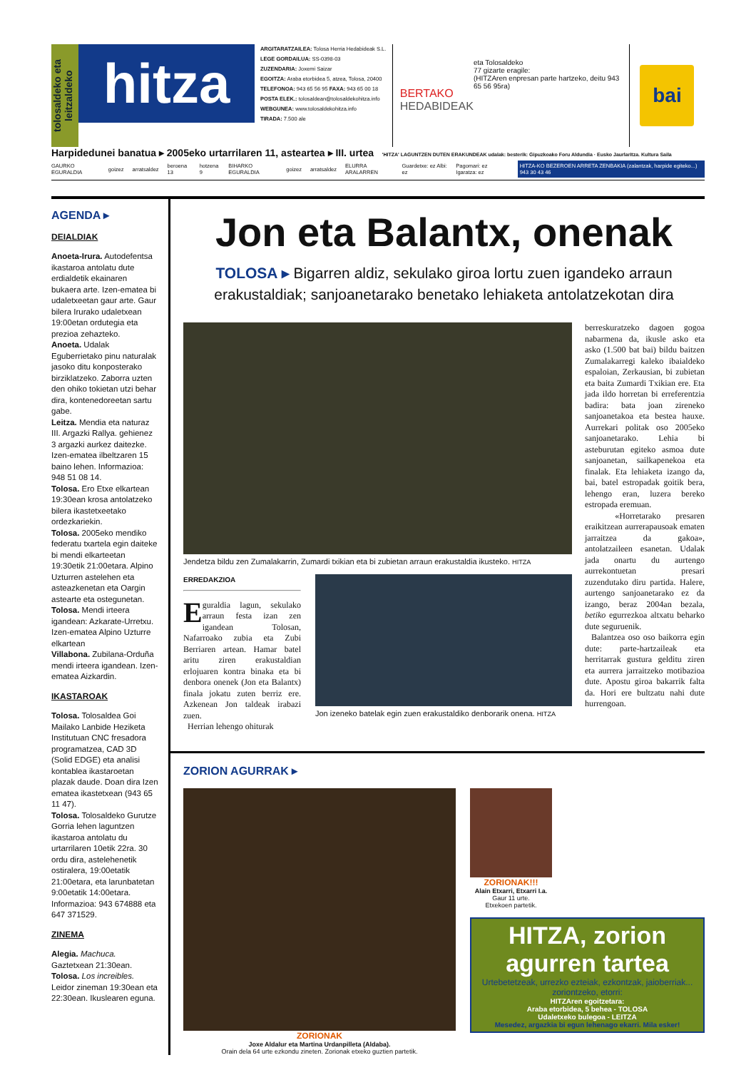tolosaldeko eta leitzaldeko
hitza
ARGITARATZAILEA: Tolosa Herria Hedabideak S.L.
LEGE GORDAILUA: SS-0398-03
ZUZENDARIA: Joxemi Saizar
EGOITZA: Araba etorbidea 5, atzea, Tolosa, 20400
TELEFONOA: 943 65 56 95 FAXA: 943 65 00 18
POSTA ELEK.: tolosaldean@tolosaldekohitza.info
WEBGUNEA: www.tolosaldekohitza.info
TIRADA: 7.500 ale
BERTAKO
HEDABIDEAK
eta Tolosaldeko
77 gizarte eragile:
(HITZAren enpresan parte hartzeko, deitu 943 65 56 95ra)
bai
Harpidedunei banatua ▸ 2005eko urtarrilaren 11, asteartea ▸ III. urtea 'HITZA' LAGUNTZEN DUTEN ERAKUNDEAK udalak: besterik: Gipuzkoako Foru Aldundia · Eusko Jaurlaritza. Kultura Saila
GAURKO EGURALDIA goizez arratsaldez beroena 13 hotzena 9 BIHARKO EGURALDIA goizez arratsaldez ELURRA ARALARREN Guardetxe: ez Albi: ez Pagomari: ez Igaratza: ez HITZA-KO BEZEROEN ARRETA ZENBAKIA (zalantzak, harpide egiteko...) 943 30 43 46
AGENDA ▸
DEIALDIAK
Anoeta-Irura. Autodefentsa ikastaroa antolatu dute erdialdetik ekainaren bukaera arte. Izen-ematea bi udaletxeetan gaur arte. Gaur bilera Irurako udaletxean 19:00etan ordutegia eta prezioa zehazteko.
Anoeta. Udalak Eguberrietako pinu naturalak jasoko ditu konposterako birziklatzeko. Zaborra uzten den ohiko tokietan utzi behar dira, kontenedoreetan sartu gabe.
Leitza. Mendia eta naturaz III. Argazki Rallya. gehienez 3 argazki aurkez daitezke. Izen-ematea ilbeltzaren 15 baino lehen. Informazioa: 948 51 08 14.
Tolosa. Ero Etxe elkartean 19:30ean krosa antolatzeko bilera ikastetxeetako ordezkariekin.
Tolosa. 2005eko mendiko federatu txartela egin daiteke bi mendi elkarteetan 19:30etik 21:00etara. Alpino Uzturren astelehen eta asteazkenetan eta Oargin astearte eta ostegunetan.
Tolosa. Mendi irteera igandean: Azkarate-Urretxu. Izen-ematea Alpino Uzturre elkartean
Villabona. Zubilana-Orduña mendi irteera igandean. Izen-ematea Aizkardin.
IKASTAROAK
Tolosa. Tolosaldea Goi Mailako Lanbide Heziketa Institutuan CNC fresadora programatzea, CAD 3D (Solid EDGE) eta analisi kontablea ikastaroetan plazak daude. Doan dira Izen ematea ikastetxean (943 65 11 47).
Tolosa. Tolosaldeko Gurutze Gorria lehen laguntzen ikastaroa antolatu du urtarrilaren 10etik 22ra. 30 ordu dira, astelehenetik ostiralera, 19:00etatik 21:00etara, eta larunbatetan 9:00etatik 14:00etara. Informazioa: 943 674888 eta 647 371529.
ZINEMA
Alegia. Machuca. Gaztetxean 21:30ean.
Tolosa. Los increibles. Leidor zineman 19:30ean eta 22:30ean. Ikuslearen eguna.
Jon eta Balantx, onenak
TOLOSA ▸ Bigarren aldiz, sekulako giroa lortu zuen igandeko arraun erakustaldiak; sanjoanetarako benetako lehiaketa antolatzekotan dira
Jendetza bildu zen Zumalakarrin, Zumardi txikian eta bi zubietan arraun erakustaldia ikusteko. HITZA
ERREDAKZIOA
Eguraldia lagun, sekulako arraun festa izan zen igandean Tolosan, Nafarroako zubia eta Zubi Berriaren artean. Hamar batel aritu ziren erakustaldian erlojuaren kontra binaka eta bi denbora onenek (Jon eta Balantx) finala jokatu zuten berriz ere. Azkenean Jon taldeak irabazi zuen.
Herrian lehengo ohiturak
Jon izeneko batelak egin zuen erakustaldiko denborarik onena. HITZA
berreskuratzeko dagoen gogoa nabarmena da, ikusle asko eta asko (1.500 bat bai) bildu baitzen Zumalakarregi kaleko ibaialdeko espaloian, Zerkausian, bi zubietan eta baita Zumardi Txikian ere. Eta jada ildo horretan bi erreferentzia badira: bata joan zireneko sanjoanetakoa eta bestea hauxe. Aurrekari politak oso 2005eko sanjoanetarako. Lehia bi asteburutan egiteko asmoa dute sanjoanetan, sailkapenekoa eta finalak. Eta lehiaketa izango da, bai, batel estropadak goitik bera, lehengo eran, luzera bereko estropada eremuan.
«Horretarako presaren eraikitzean aurrerapausoak ematen jarraitzea da gakoa», antolatzaileen esanetan. Udalak jada onartu du aurtengo aurrekontuetan presari zuzendutako diru partida. Halere, aurtengo sanjoanetarako ez da izango, beraz 2004an bezala, betiko egurrezkoa altxatu beharko dute seguruenik.
Balantzea oso oso baikorra egin dute: parte-hartzaileak eta herritarrak gustura gelditu ziren eta aurrera jarraitzeko motibazioa dute. Apostu giroa bakarrik falta da. Hori ere bultzatu nahi dute hurrengoan.
ZORION AGURRAK ▸
ZORIONAK
Joxe Aldalur eta Martina Urdanpilleta (Aldaba).
Orain dela 64 urte ezkondu zineten. Zorionak etxeko guztien partetik.
ZORIONAK!!!
Alain Etxarri, Etxarri I.a.
Gaur 11 urte.
Etxekoen partetik.
HITZA, zorion agurren tartea
Urtebetetzeak, urrezko ezteiak, ezkontzak, jaioberriak... zoriontzeko, etorri:
HITZAren egoitzetara:
Araba etorbidea, 5 behea - TOLOSA
Udaletxeko bulegoa - LEITZA
Mesedez, argazkia bi egun lehenago ekarri. Mila esker!